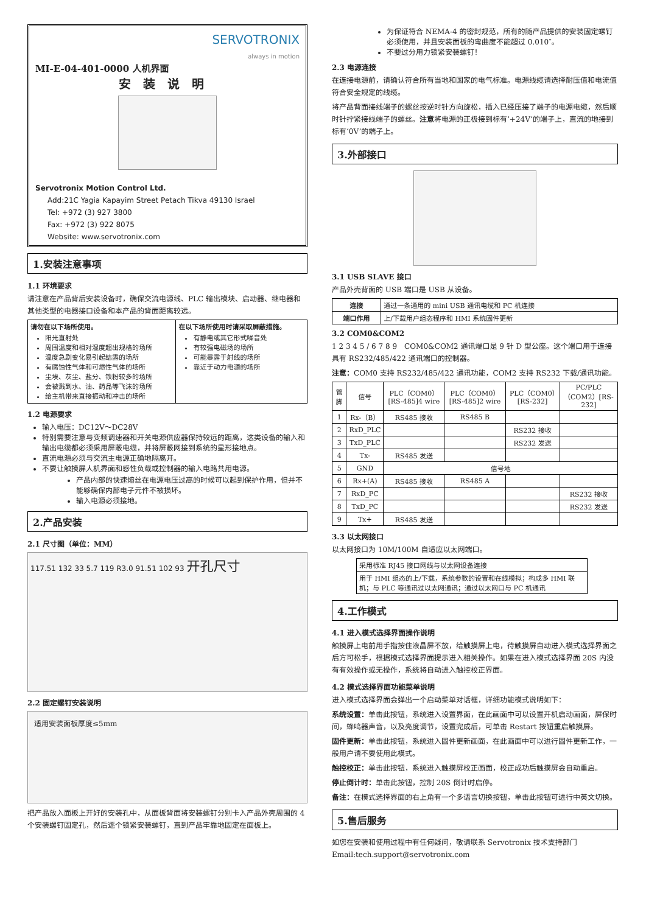SERVOTRONIX
always in motion
MI-E-04-401-0000 人机界面
安装说明
Servotronix Motion Control Ltd.
Add:21C Yagia Kapayim Street Petach Tikva 49130 Israel
Tel: +972 (3) 927 3800
Fax: +972 (3) 922 8075
Website: www.servotronix.com
1.安装注意事项
1.1 环境要求
请注意在产品背后安装设备时，确保交流电源线、PLC 输出模块、启动器、继电器和其他类型的电器接口设备和本产品的背面距离较远。
| 请勿在以下场所使用。 阳光直射处 周围温度和相对湿度超出规格的场所 温度急剧变化易引起结露的场所 有腐蚀性气体和可燃性气体的场所 尘埃、灰尘、盐分、铁粉较多的场所 会被溅到水、油、药品等飞沫的场所 给主机带来直接振动和冲击的场所 | 在以下场所使用时请采取屏蔽措施。 有静电或其它形式噪音处 有较强电磁场的场所 可能暴露于射线的场所 靠近于动力电源的场所 |
1.2 电源要求
输入电压：DC12V～DC28V
特别需要注意与变频调速器和开关电源供应器保持较远的距离，这类设备的输入和输出电缆都必须采用屏蔽电缆，并将屏蔽网接到系统的星形接地点。
直流电源必须与交流主电源正确地隔离开。
不要让触摸屏人机界面和感性负载或控制器的输入电路共用电源。
产品内部的快速熔丝在电源电压过高的时候可以起到保护作用，但并不能够确保内部电子元件不被损坏。
输入电源必须接地。
2.产品安装
2.1 尺寸图（单位：MM）
117.51 132 33 5.7 119 R3.0 91.51 102 93 开孔尺寸
2.2 固定螺钉安装说明
适用安装面板厚度≤5mm
把产品放入面板上开好的安装孔中，从面板背面将安装螺钉分别卡入产品外壳周围的 4 个安装螺钉固定孔，然后逐个锁紧安装螺钉，直到产品牢靠地固定在面板上。
为保证符合 NEMA-4 的密封规范，所有的随产品提供的安装固定螺钉必须使用，并且安装面板的弯曲度不能超过 0.010″。
不要过分用力锁紧安装螺钉！
2.3 电源连接
在连接电源前，请确认符合所有当地和国家的电气标准。电源线缆请选择耐压值和电流值符合安全规定的线缆。
将产品背面接线端子的螺丝按逆时针方向旋松，插入已经压接了端子的电源电缆，然后顺时针拧紧接线端子的螺丝。注意将电源的正极接到标有‘+24V’的端子上，直流的地接到标有‘0V’的端子上。
3.外部接口
3.1 USB SLAVE 接口
产品外壳背面的 USB 端口是 USB 从设备。
| 连接 | 通过一条通用的 mini USB 通讯电缆和 PC 机连接 |
| 端口作用 | 上/下载用户组态程序和 HMI 系统固件更新 |
3.2 COM0&COM2
1 2 3 4 5 / 6 7 8 9　COM0&COM2 通讯端口是 9 针 D 型公座。这个端口用于连接具有 RS232/485/422 通讯端口的控制器。
注意：COM0 支持 RS232/485/422 通讯功能，COM2 支持 RS232 下载/通讯功能。
| 管脚 | 信号 | PLC（COM0）[RS-485]4 wire | PLC（COM0）[RS-485]2 wire | PLC（COM0）[RS-232] | PC/PLC（COM2）[RS-232] |
| --- | --- | --- | --- | --- | --- |
| 1 | Rx-（B） | RS485 接收 | RS485 B | | |
| 2 | RxD_PLC | | | RS232 接收 | |
| 3 | TxD_PLC | | | RS232 发送 | |
| 4 | Tx- | RS485 发送 | | | |
| 5 | GND | 信号地 | | | |
| 6 | Rx+(A) | RS485 接收 | RS485 A | | |
| 7 | RxD_PC | | | | RS232 接收 |
| 8 | TxD_PC | | | | RS232 发送 |
| 9 | Tx+ | RS485 发送 | | | |
3.3 以太网接口
以太网接口为 10M/100M 自适应以太网端口。
| 采用标准 RJ45 接口网线与以太网设备连接 |
| 用于 HMI 组态的上/下载，系统参数的设置和在线模拟；构成多 HMI 联机；与 PLC 等通讯过以太网通讯；通过以太网口与 PC 机通讯 |
4.工作模式
4.1 进入模式选择界面操作说明
触摸屏上电前用手指按住液晶屏不放，给触摸屏上电，待触摸屏自动进入模式选择界面之后方可松手，根据模式选择界面提示进入相关操作。如果在进入模式选择界面 20S 内没有有效操作或无操作，系统将自动进入触控校正界面。
4.2 模式选择界面功能菜单说明
进入模式选择界面会弹出一个启动菜单对话框，详细功能模式说明如下：
系统设置：单击此按钮，系统进入设置界面，在此画面中可以设置开机启动画面，屏保时间，蜂鸣器声音，以及亮度调节，设置完成后，可单击 Restart 按钮重启触摸屏。
固件更新：单击此按钮，系统进入固件更新画面，在此画面中可以进行固件更新工作，一般用户请不要使用此模式。
触控校正：单击此按钮，系统进入触摸屏校正画面，校正成功后触摸屏会自动重启。
停止倒计时：单击此按钮，控制 20S 倒计时启停。
备注：在模式选择界面的右上角有一个多语言切换按钮，单击此按钮可进行中英文切换。
5.售后服务
如您在安装和使用过程中有任何疑问，敬请联系 Servotronix 技术支持部门
Email:tech.support@servotronix.com